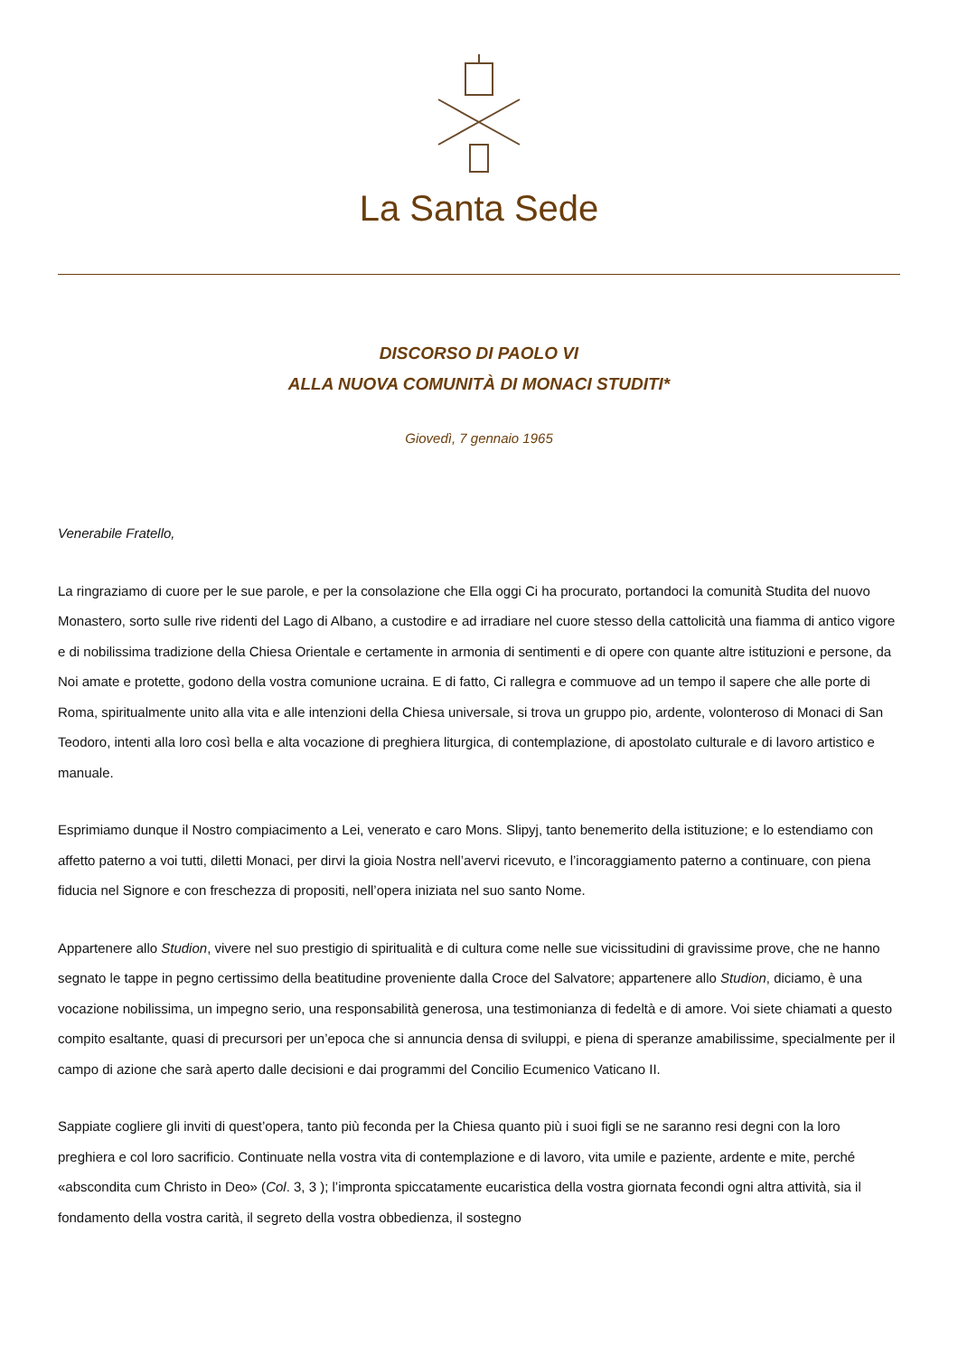La Santa Sede
DISCORSO DI PAOLO VI
ALLA NUOVA COMUNITÀ DI MONACI STUDITI*
Giovedì, 7 gennaio 1965
Venerabile Fratello,
La ringraziamo di cuore per le sue parole, e per la consolazione che Ella oggi Ci ha procurato, portandoci la comunità Studita del nuovo Monastero, sorto sulle rive ridenti del Lago di Albano, a custodire e ad irradiare nel cuore stesso della cattolicità una fiamma di antico vigore e di nobilissima tradizione della Chiesa Orientale e certamente in armonia di sentimenti e di opere con quante altre istituzioni e persone, da Noi amate e protette, godono della vostra comunione ucraina. E di fatto, Ci rallegra e commuove ad un tempo il sapere che alle porte di Roma, spiritualmente unito alla vita e alle intenzioni della Chiesa universale, si trova un gruppo pio, ardente, volonteroso di Monaci di San Teodoro, intenti alla loro così bella e alta vocazione di preghiera liturgica, di contemplazione, di apostolato culturale e di lavoro artistico e manuale.
Esprimiamo dunque il Nostro compiacimento a Lei, venerato e caro Mons. Slipyj, tanto benemerito della istituzione; e lo estendiamo con affetto paterno a voi tutti, diletti Monaci, per dirvi la gioia Nostra nell’avervi ricevuto, e l’incoraggiamento paterno a continuare, con piena fiducia nel Signore e con freschezza di propositi, nell’opera iniziata nel suo santo Nome.
Appartenere allo Studion, vivere nel suo prestigio di spiritualità e di cultura come nelle sue vicissitudini di gravissime prove, che ne hanno segnato le tappe in pegno certissimo della beatitudine proveniente dalla Croce del Salvatore; appartenere allo Studion, diciamo, è una vocazione nobilissima, un impegno serio, una responsabilità generosa, una testimonianza di fedeltà e di amore. Voi siete chiamati a questo compito esaltante, quasi di precursori per un’epoca che si annuncia densa di sviluppi, e piena di speranze amabilissime, specialmente per il campo di azione che sarà aperto dalle decisioni e dai programmi del Concilio Ecumenico Vaticano II.
Sappiate cogliere gli inviti di quest’opera, tanto più feconda per la Chiesa quanto più i suoi figli se ne saranno resi degni con la loro preghiera e col loro sacrificio. Continuate nella vostra vita di contemplazione e di lavoro, vita umile e paziente, ardente e mite, perché «abscondita cum Christo in Deo» (Col. 3, 3 ); l’impronta spiccatamente eucaristica della vostra giornata fecondi ogni altra attività, sia il fondamento della vostra carità, il segreto della vostra obbedienza, il sostegno